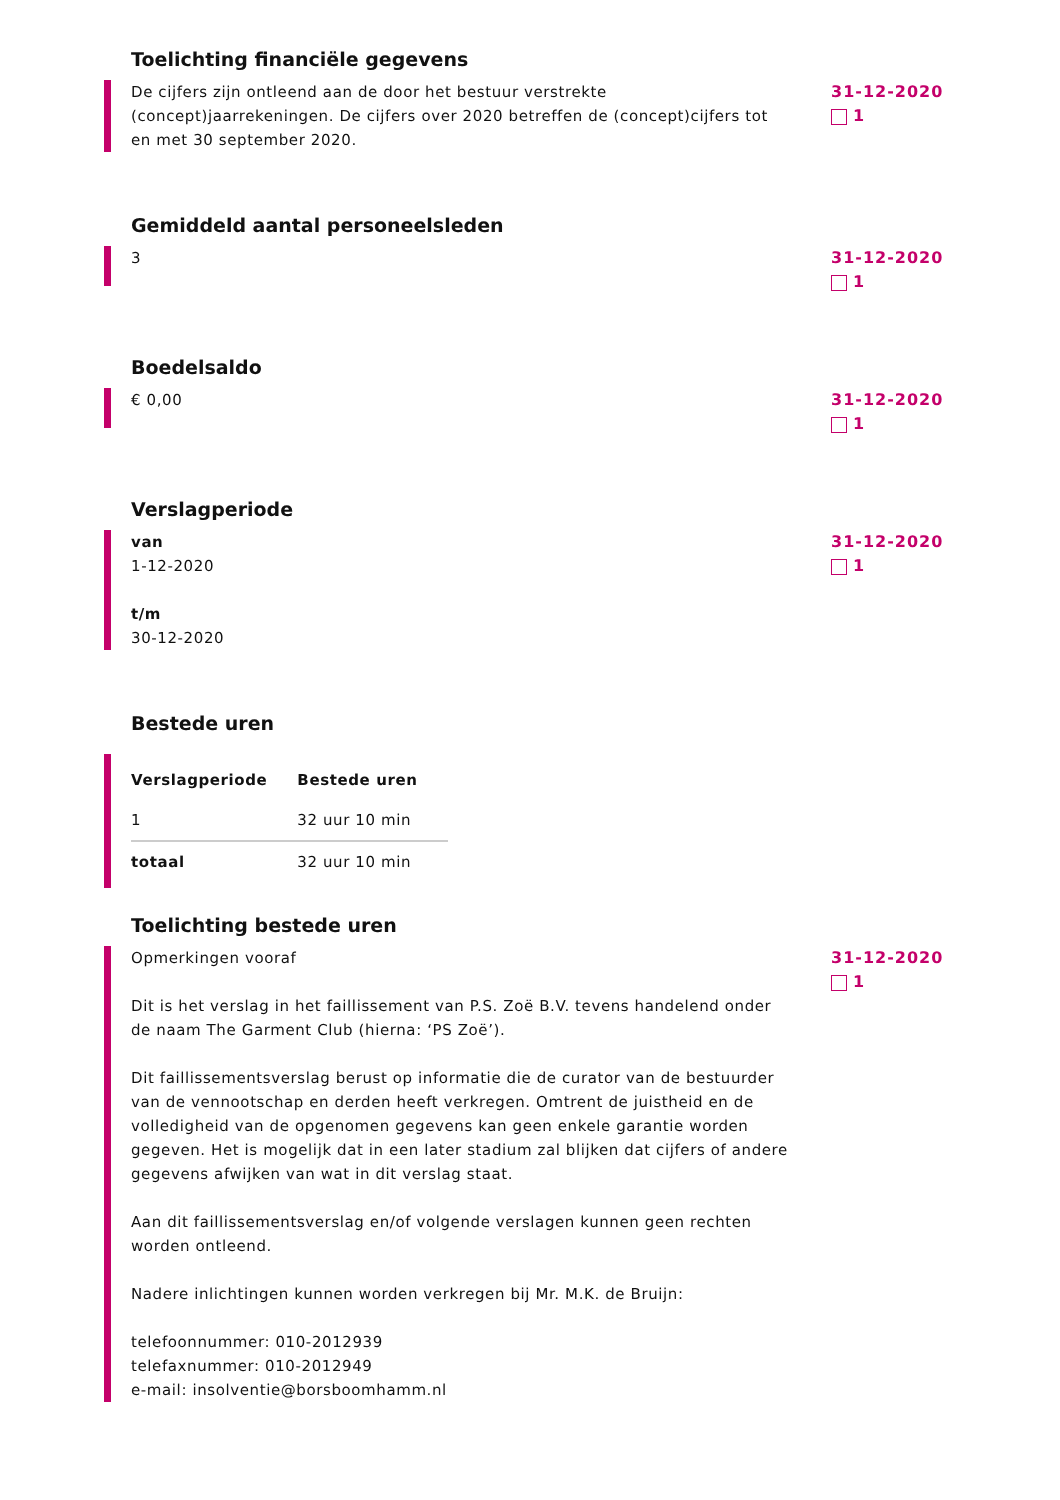Toelichting financiële gegevens
De cijfers zijn ontleend aan de door het bestuur verstrekte (concept)jaarrekeningen. De cijfers over 2020 betreffen de (concept)cijfers tot en met 30 september 2020.
31-12-2020
1
Gemiddeld aantal personeelsleden
3 31-12-2020
1
Boedelsaldo
€ 0,00 31-12-2020
1
Verslagperiode
van
1-12-2020
t/m
30-12-2020
31-12-2020
1
Bestede uren
| Verslagperiode | Bestede uren |
| --- | --- |
| 1 | 32 uur 10 min |
| totaal | 32 uur 10 min |
Toelichting bestede uren
Opmerkingen vooraf
Dit is het verslag in het faillissement van P.S. Zoë B.V. tevens handelend onder de naam The Garment Club (hierna: ‘PS Zoë’).
Dit faillissementsverslag berust op informatie die de curator van de bestuurder van de vennootschap en derden heeft verkregen. Omtrent de juistheid en de volledigheid van de opgenomen gegevens kan geen enkele garantie worden gegeven. Het is mogelijk dat in een later stadium zal blijken dat cijfers of andere gegevens afwijken van wat in dit verslag staat.
Aan dit faillissementsverslag en/of volgende verslagen kunnen geen rechten worden ontleend.
Nadere inlichtingen kunnen worden verkregen bij Mr. M.K. de Bruijn:
telefoonnummer: 010-2012939
telefaxnummer: 010-2012949
e-mail: insolventie@borsboomhamm.nl
31-12-2020
1